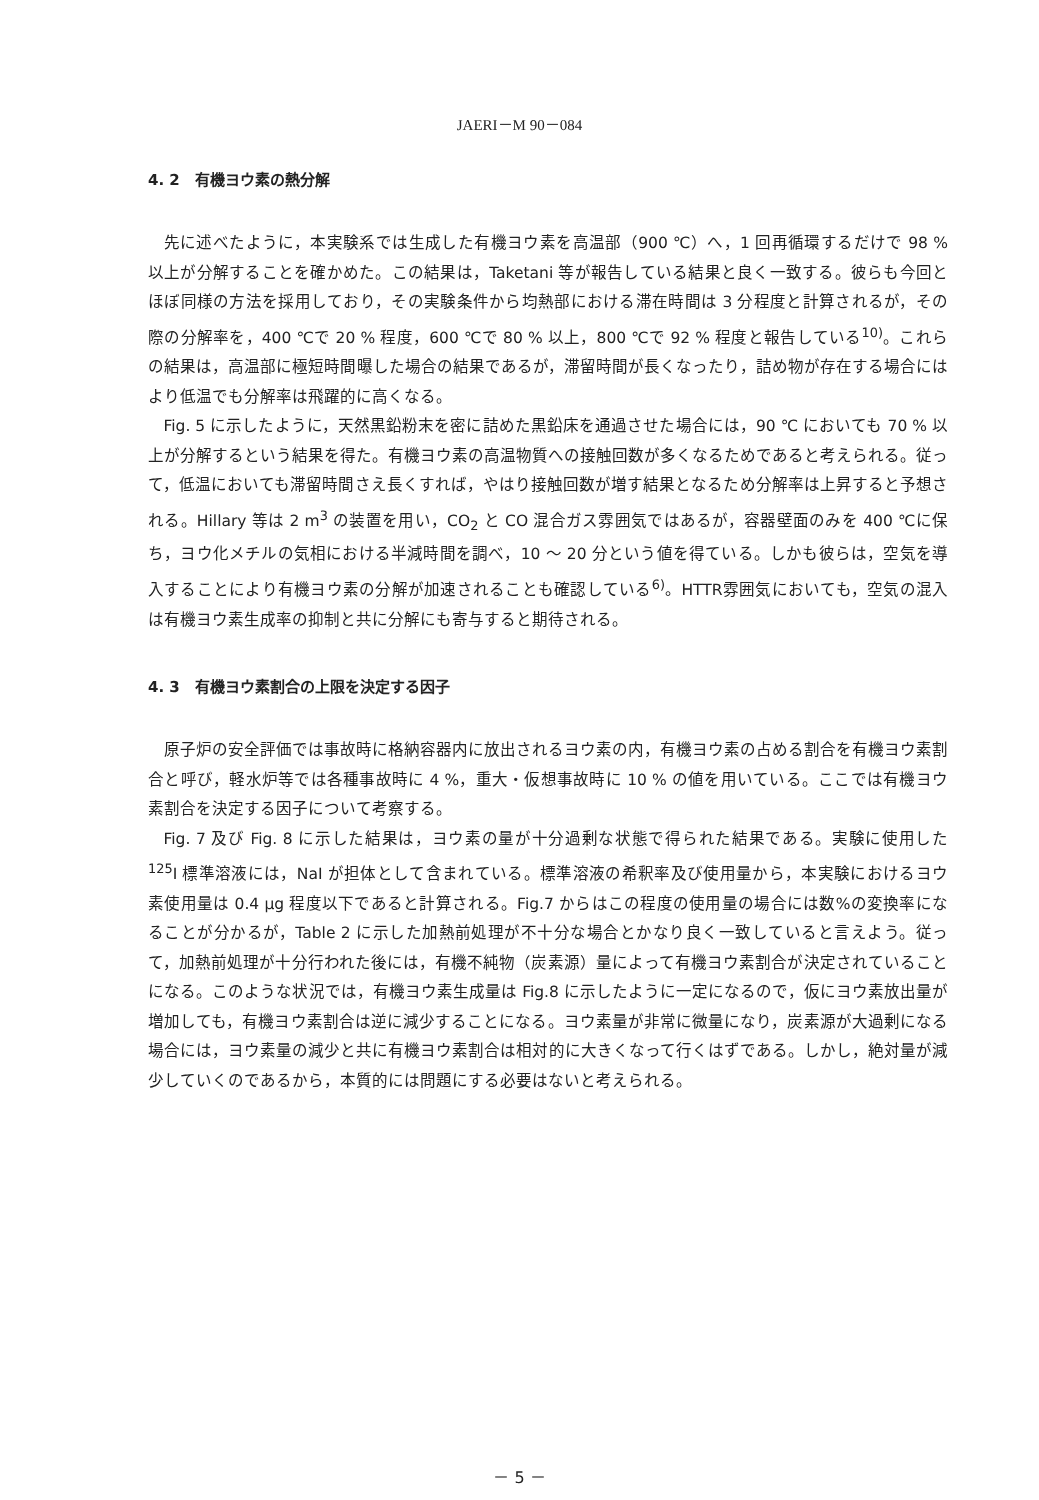JAERI－M 90－084
4. 2　有機ヨウ素の熱分解
先に述べたように，本実験系では生成した有機ヨウ素を高温部（900 ℃）へ，1 回再循環するだけで 98 % 以上が分解することを確かめた。この結果は，Taketani 等が報告している結果と良く一致する。彼らも今回とほぼ同様の方法を採用しており，その実験条件から均熱部における滞在時間は 3 分程度と計算されるが，その際の分解率を，400 ℃で 20 % 程度，600 ℃で 80 % 以上，800 ℃で 92 % 程度と報告している<sup>10)</sup>。これらの結果は，高温部に極短時間曝した場合の結果であるが，滞留時間が長くなったり，詰め物が存在する場合にはより低温でも分解率は飛躍的に高くなる。
Fig. 5 に示したように，天然黒鉛粉末を密に詰めた黒鉛床を通過させた場合には，90 ℃ においても 70 % 以上が分解するという結果を得た。有機ヨウ素の高温物質への接触回数が多くなるためであると考えられる。従って，低温においても滞留時間さえ長くすれば，やはり接触回数が増す結果となるため分解率は上昇すると予想される。Hillary 等は 2 m<sup>3</sup> の装置を用い，CO<sub>2</sub> と CO 混合ガス雰囲気ではあるが，容器壁面のみを 400 ℃に保ち，ヨウ化メチルの気相における半減時間を調べ，10 ～ 20 分という値を得ている。しかも彼らは，空気を導入することにより有機ヨウ素の分解が加速されることも確認している<sup>6)</sup>。HTTR雰囲気においても，空気の混入は有機ヨウ素生成率の抑制と共に分解にも寄与すると期待される。
4. 3　有機ヨウ素割合の上限を決定する因子
原子炉の安全評価では事故時に格納容器内に放出されるヨウ素の内，有機ヨウ素の占める割合を有機ヨウ素割合と呼び，軽水炉等では各種事故時に 4 %，重大・仮想事故時に 10 % の値を用いている。ここでは有機ヨウ素割合を決定する因子について考察する。
Fig. 7 及び Fig. 8 に示した結果は，ヨウ素の量が十分過剰な状態で得られた結果である。実験に使用した <sup>125</sup>I 標準溶液には，NaI が担体として含まれている。標準溶液の希釈率及び使用量から，本実験におけるヨウ素使用量は 0.4 μg 程度以下であると計算される。Fig.7 からはこの程度の使用量の場合には数%の変換率になることが分かるが，Table 2 に示した加熱前処理が不十分な場合とかなり良く一致していると言えよう。従って，加熱前処理が十分行われた後には，有機不純物（炭素源）量によって有機ヨウ素割合が決定されていることになる。このような状況では，有機ヨウ素生成量は Fig.8 に示したように一定になるので，仮にヨウ素放出量が増加しても，有機ヨウ素割合は逆に減少することになる。ヨウ素量が非常に微量になり，炭素源が大過剰になる場合には，ヨウ素量の減少と共に有機ヨウ素割合は相対的に大きくなって行くはずである。しかし，絶対量が減少していくのであるから，本質的には問題にする必要はないと考えられる。
－ 5 －